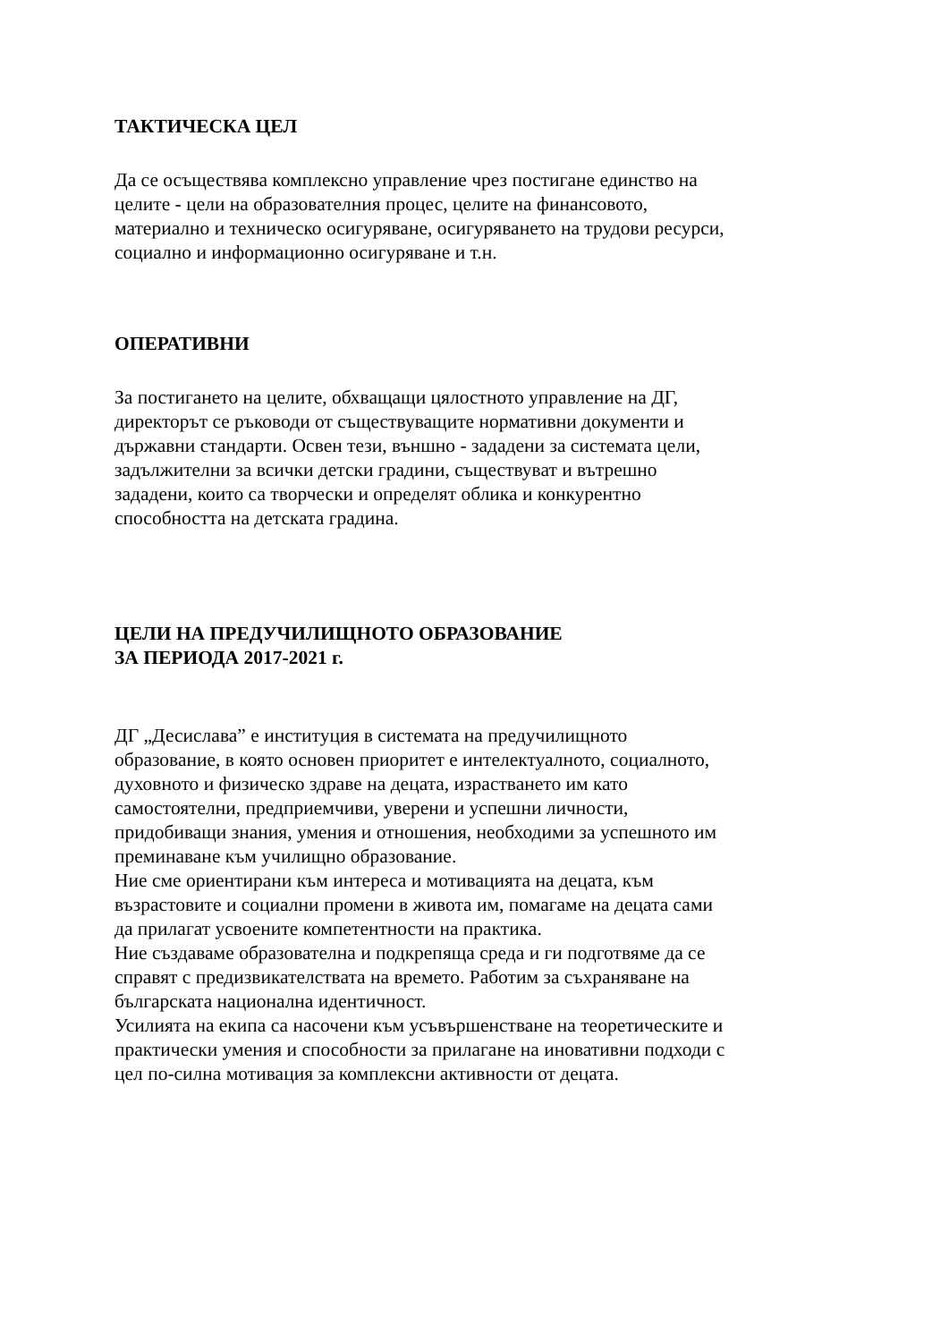ТАКТИЧЕСКА ЦЕЛ
Да се осъществява комплексно управление чрез постигане единство на
целите - цели на образователния процес, целите на финансовото,
материално и техническо осигуряване, осигуряването на трудови ресурси,
социално и информационно осигуряване и т.н.
ОПЕРАТИВНИ
За постигането на целите, обхващащи цялостното управление на ДГ,
директорът се ръководи от съществуващите нормативни документи и
държавни стандарти. Освен тези, външно - зададени за системата цели,
задължителни за всички детски градини, съществуват и вътрешно
зададени, които са творчески и определят облика и конкурентно
способността на детската градина.
ЦЕЛИ НА ПРЕДУЧИЛИЩНОТО ОБРАЗОВАНИЕ
ЗА ПЕРИОДА 2017-2021 г.
ДГ „Десислава” е институция в системата на предучилищното
образование, в която основен приоритет е интелектуалното, социалното,
духовното и физическо здраве на децата, израстването им като
самостоятелни, предприемчиви, уверени и успешни личности,
придобиващи знания, умения и отношения, необходими за успешното им
преминаване към училищно образование.
Ние сме ориентирани към интереса и мотивацията на децата, към
възрастовите и социални промени в живота им, помагаме на децата сами
да прилагат усвоените компетентности на практика.
Ние създаваме образователна и подкрепяща среда и ги подготвяме да се
справят с предизвикателствата на времето. Работим за съхраняване на
българската национална идентичност.
Усилията на екипа са насочени към усъвършенстване на теоретическите и
практически умения и способности за прилагане на иновативни подходи с
цел по-силна мотивация за комплексни активности от децата.